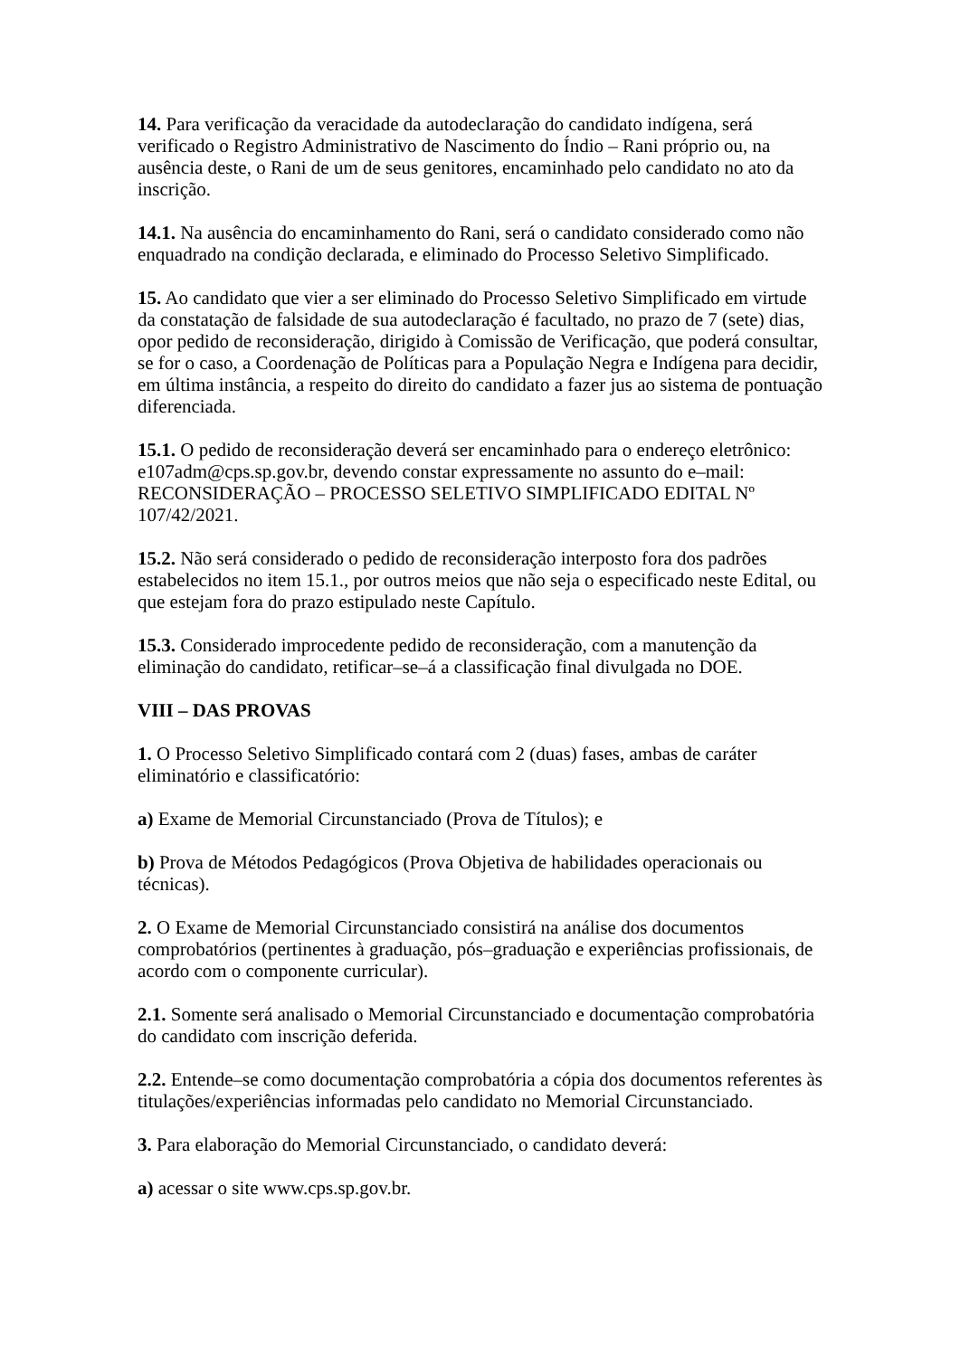14. Para verificação da veracidade da autodeclaração do candidato indígena, será verificado o Registro Administrativo de Nascimento do Índio – Rani próprio ou, na ausência deste, o Rani de um de seus genitores, encaminhado pelo candidato no ato da inscrição.
14.1. Na ausência do encaminhamento do Rani, será o candidato considerado como não enquadrado na condição declarada, e eliminado do Processo Seletivo Simplificado.
15. Ao candidato que vier a ser eliminado do Processo Seletivo Simplificado em virtude da constatação de falsidade de sua autodeclaração é facultado, no prazo de 7 (sete) dias, opor pedido de reconsideração, dirigido à Comissão de Verificação, que poderá consultar, se for o caso, a Coordenação de Políticas para a População Negra e Indígena para decidir, em última instância, a respeito do direito do candidato a fazer jus ao sistema de pontuação diferenciada.
15.1. O pedido de reconsideração deverá ser encaminhado para o endereço eletrônico: e107adm@cps.sp.gov.br, devendo constar expressamente no assunto do e–mail: RECONSIDERAÇÃO – PROCESSO SELETIVO SIMPLIFICADO EDITAL Nº 107/42/2021.
15.2. Não será considerado o pedido de reconsideração interposto fora dos padrões estabelecidos no item 15.1., por outros meios que não seja o especificado neste Edital, ou que estejam fora do prazo estipulado neste Capítulo.
15.3. Considerado improcedente pedido de reconsideração, com a manutenção da eliminação do candidato, retificar–se–á a classificação final divulgada no DOE.
VIII – DAS PROVAS
1. O Processo Seletivo Simplificado contará com 2 (duas) fases, ambas de caráter eliminatório e classificatório:
a) Exame de Memorial Circunstanciado (Prova de Títulos); e
b) Prova de Métodos Pedagógicos (Prova Objetiva de habilidades operacionais ou técnicas).
2. O Exame de Memorial Circunstanciado consistirá na análise dos documentos comprobatórios (pertinentes à graduação, pós–graduação e experiências profissionais, de acordo com o componente curricular).
2.1. Somente será analisado o Memorial Circunstanciado e documentação comprobatória do candidato com inscrição deferida.
2.2. Entende–se como documentação comprobatória a cópia dos documentos referentes às titulações/experiências informadas pelo candidato no Memorial Circunstanciado.
3. Para elaboração do Memorial Circunstanciado, o candidato deverá:
a) acessar o site www.cps.sp.gov.br.